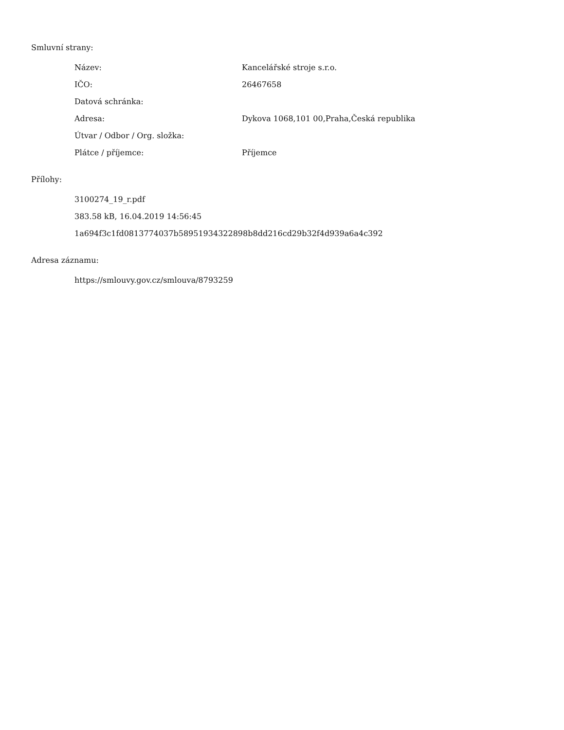Smluvní strany:
| Název: | Kancelářské stroje s.r.o. |
| IČO: | 26467658 |
| Datová schránka: | |
| Adresa: | Dykova 1068,101 00,Praha,Česká republika |
| Útvar / Odbor / Org. složka: | |
| Plátce / příjemce: | Příjemce |
Přílohy:
3100274_19_r.pdf
383.58 kB, 16.04.2019 14:56:45
1a694f3c1fd0813774037b58951934322898b8dd216cd29b32f4d939a6a4c392
Adresa záznamu:
https://smlouvy.gov.cz/smlouva/8793259